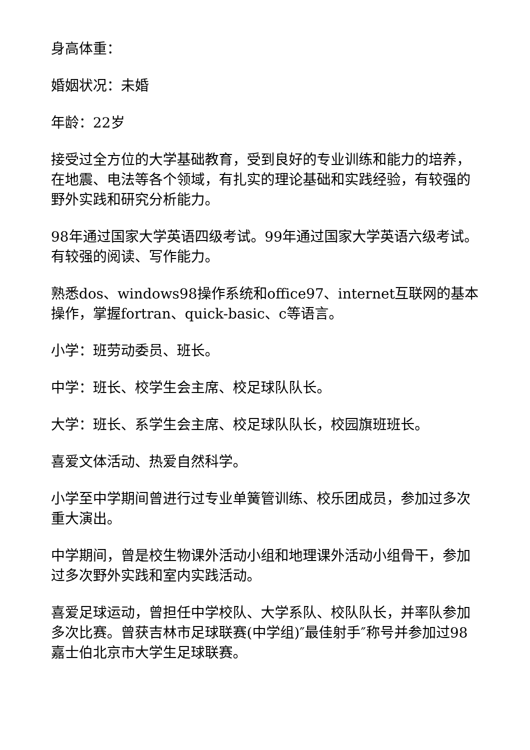身高体重：
婚姻状况：未婚
年龄：22岁
接受过全方位的大学基础教育，受到良好的专业训练和能力的培养，在地震、电法等各个领域，有扎实的理论基础和实践经验，有较强的野外实践和研究分析能力。
98年通过国家大学英语四级考试。99年通过国家大学英语六级考试。有较强的阅读、写作能力。
熟悉dos、windows98操作系统和office97、internet互联网的基本操作，掌握fortran、quick-basic、c等语言。
小学：班劳动委员、班长。
中学：班长、校学生会主席、校足球队队长。
大学：班长、系学生会主席、校足球队队长，校园旗班班长。
喜爱文体活动、热爱自然科学。
小学至中学期间曾进行过专业单簧管训练、校乐团成员，参加过多次重大演出。
中学期间，曾是校生物课外活动小组和地理课外活动小组骨干，参加过多次野外实践和室内实践活动。
喜爱足球运动，曾担任中学校队、大学系队、校队队长，并率队参加多次比赛。曾获吉林市足球联赛(中学组)″最佳射手″称号并参加过98嘉士伯北京市大学生足球联赛。